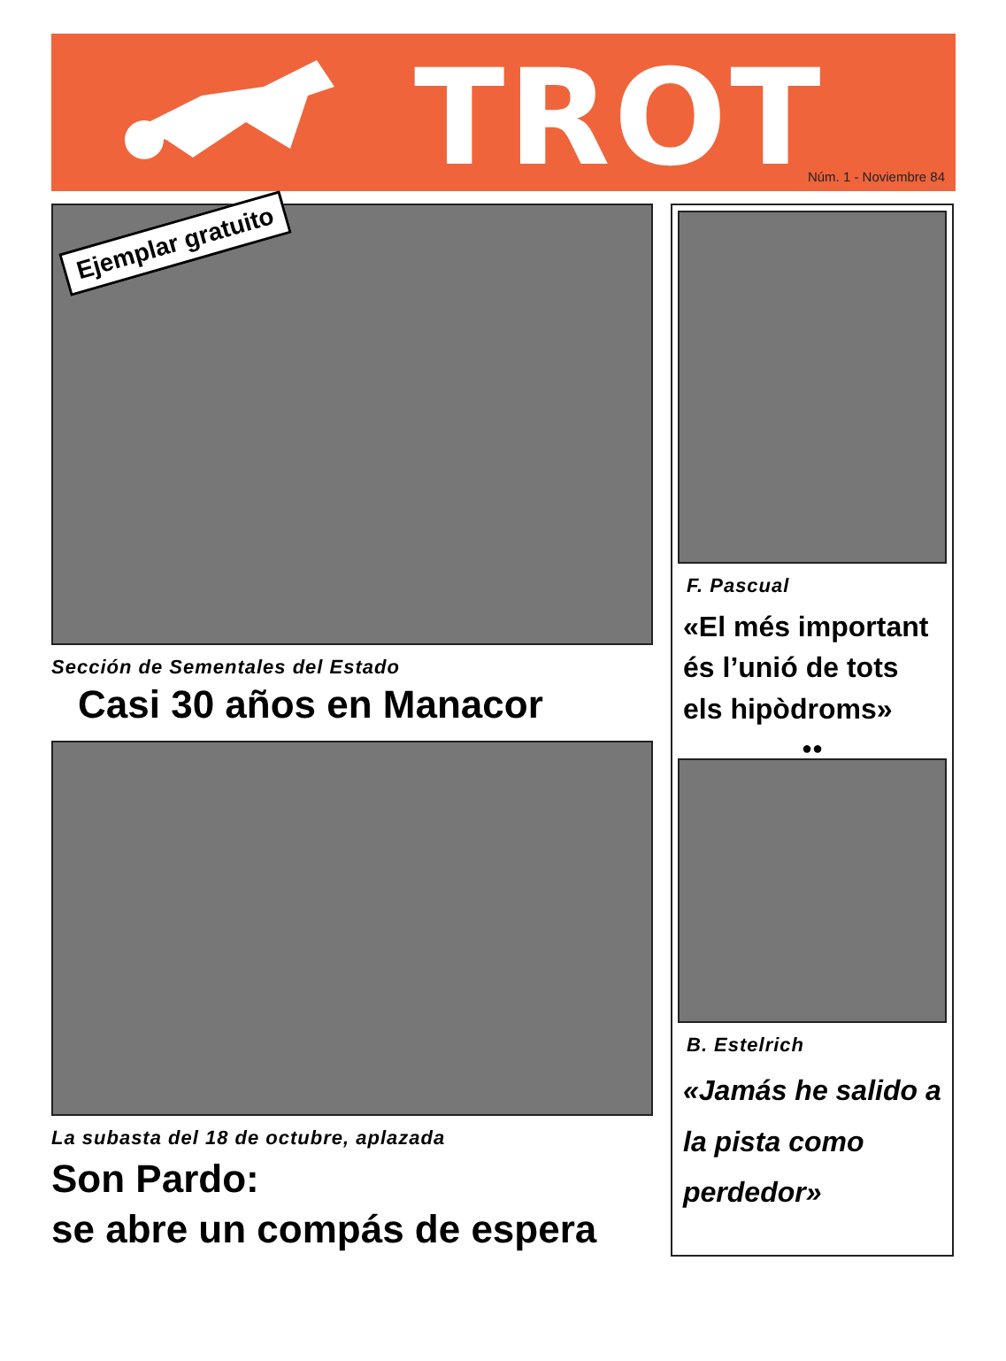TROT Núm. 1 - Noviembre 84
Ejemplar gratuito
Sección de Sementales del Estado
Casi 30 años en Manacor
La subasta del 18 de octubre, aplazada
Son Pardo:
se abre un compás de espera
F. Pascual
«El més important és l’unió de tots els hipòdroms»
●●
B. Estelrich
«Jamás he salido a la pista como perdedor»